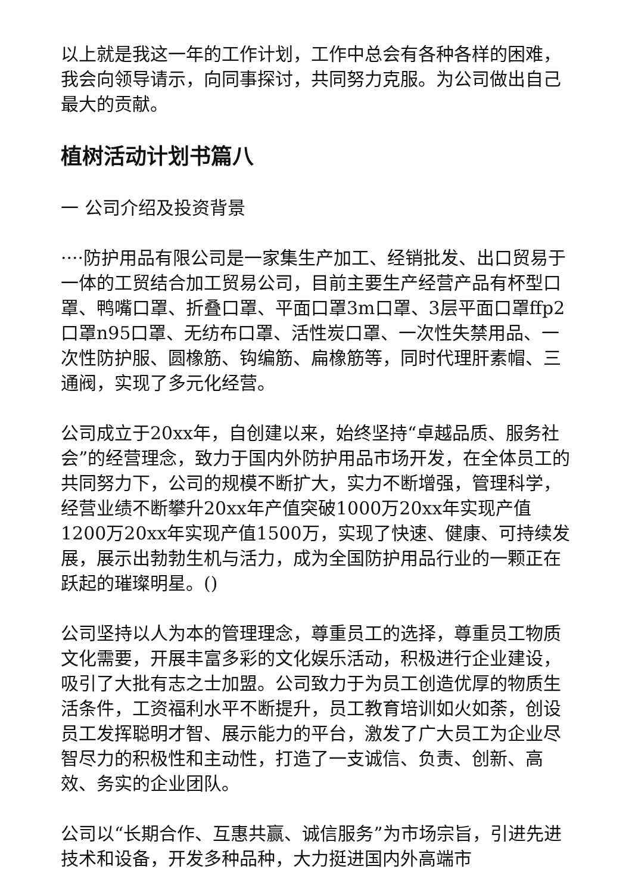以上就是我这一年的工作计划，工作中总会有各种各样的困难，我会向领导请示，向同事探讨，共同努力克服。为公司做出自己最大的贡献。
植树活动计划书篇八
一 公司介绍及投资背景
····防护用品有限公司是一家集生产加工、经销批发、出口贸易于一体的工贸结合加工贸易公司，目前主要生产经营产品有杯型口罩、鸭嘴口罩、折叠口罩、平面口罩3m口罩、3层平面口罩ffp2口罩n95口罩、无纺布口罩、活性炭口罩、一次性失禁用品、一次性防护服、圆橡筋、钩编筋、扁橡筋等，同时代理肝素帽、三通阀，实现了多元化经营。
公司成立于20xx年，自创建以来，始终坚持“卓越品质、服务社会”的经营理念，致力于国内外防护用品市场开发，在全体员工的共同努力下，公司的规模不断扩大，实力不断增强，管理科学，经营业绩不断攀升20xx年产值突破1000万20xx年实现产值1200万20xx年实现产值1500万，实现了快速、健康、可持续发展，展示出勃勃生机与活力，成为全国防护用品行业的一颗正在跃起的璀璨明星。()
公司坚持以人为本的管理理念，尊重员工的选择，尊重员工物质文化需要，开展丰富多彩的文化娱乐活动，积极进行企业建设，吸引了大批有志之士加盟。公司致力于为员工创造优厚的物质生活条件，工资福利水平不断提升，员工教育培训如火如荼，创设员工发挥聪明才智、展示能力的平台，激发了广大员工为企业尽智尽力的积极性和主动性，打造了一支诚信、负责、创新、高效、务实的企业团队。
公司以“长期合作、互惠共赢、诚信服务”为市场宗旨，引进先进技术和设备，开发多种品种，大力挺进国内外高端市